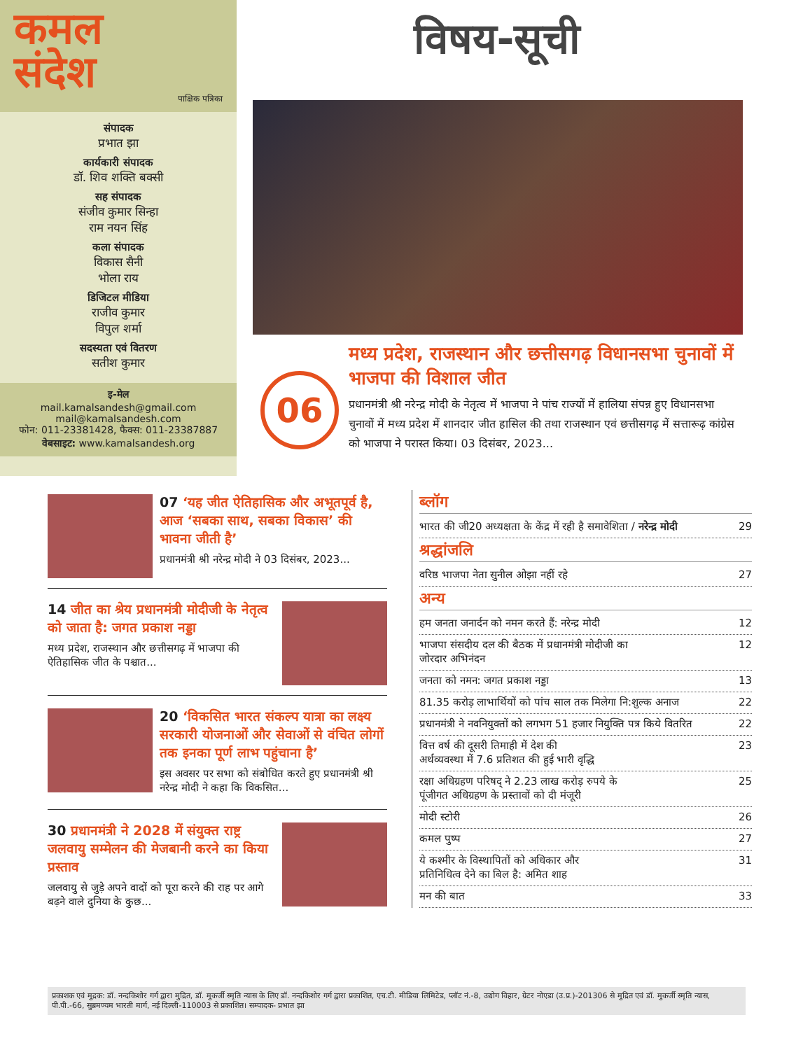कमल
संदेश
पाक्षिक पत्रिका
संपादक
प्रभात झा
कार्यकारी संपादक
डॉ. शिव शक्ति बक्सी
सह संपादक
संजीव कुमार सिन्हा
राम नयन सिंह
कला संपादक
विकास सैनी
भोला राय
डिजिटल मीडिया
राजीव कुमार
विपुल शर्मा
सदस्यता एवं वितरण
सतीश कुमार
इ-मेल
mail.kamalsandesh@gmail.com
mail@kamalsandesh.com
फोन: 011-23381428, फैक्स: 011-23387887
वेबसाइट: www.kamalsandesh.org
विषय-सूची
06
मध्य प्रदेश, राजस्थान और छत्तीसगढ़ विधानसभा चुनावों में भाजपा की विशाल जीत
प्रधानमंत्री श्री नरेन्द्र मोदी के नेतृत्व में भाजपा ने पांच राज्यों में हालिया संपन्न हुए विधानसभा चुनावों में मध्य प्रदेश में शानदार जीत हासिल की तथा राजस्थान एवं छत्तीसगढ़ में सत्तारूढ़ कांग्रेस को भाजपा ने परास्त किया। 03 दिसंबर, 2023...
07 ‘यह जीत ऐतिहासिक और अभूतपूर्व है, आज ‘सबका साथ, सबका विकास’ की भावना जीती है’
प्रधानमंत्री श्री नरेन्द्र मोदी ने 03 दिसंबर, 2023...
14 जीत का श्रेय प्रधानमंत्री मोदीजी के नेतृत्व को जाता है: जगत प्रकाश नड्डा
मध्य प्रदेश, राजस्थान और छत्तीसगढ़ में भाजपा की ऐतिहासिक जीत के पश्चात...
20 ‘विकसित भारत संकल्प यात्रा का लक्ष्य सरकारी योजनाओं और सेवाओं से वंचित लोगों तक इनका पूर्ण लाभ पहुंचाना है’
इस अवसर पर सभा को संबोधित करते हुए प्रधानमंत्री श्री नरेन्द्र मोदी ने कहा कि विकसित...
30 प्रधानमंत्री ने 2028 में संयुक्त राष्ट्र जलवायु सम्मेलन की मेजबानी करने का किया प्रस्ताव
जलवायु से जुड़े अपने वादों को पूरा करने की राह पर आगे बढ़ने वाले दुनिया के कुछ...
ब्लॉग
भारत की जी20 अध्यक्षता के केंद्र में रही है समावेशिता / नरेन्द्र मोदी 29
श्रद्धांजलि
वरिष्ठ भाजपा नेता सुनील ओझा नहीं रहे 27
अन्य
हम जनता जनार्दन को नमन करते हैं: नरेन्द्र मोदी 12
भाजपा संसदीय दल की बैठक में प्रधानमंत्री मोदीजी का
जोरदार अभिनंदन 12
जनता को नमन: जगत प्रकाश नड्डा 13
81.35 करोड़ लाभार्थियों को पांच साल तक मिलेगा नि:शुल्क अनाज 22
प्रधानमंत्री ने नवनियुक्तों को लगभग 51 हजार नियुक्ति पत्र किये वितरित 22
वित्त वर्ष की दूसरी तिमाही में देश की
अर्थव्यवस्था में 7.6 प्रतिशत की हुई भारी वृद्धि 23
रक्षा अधिग्रहण परिषद् ने 2.23 लाख करोड़ रुपये के
पूंजीगत अधिग्रहण के प्रस्तावों को दी मंजूरी 25
मोदी स्टोरी 26
कमल पुष्प 27
ये कश्मीर के विस्थापितों को अधिकार और
प्रतिनिधित्व देने का बिल है: अमित शाह 31
मन की बात 33
प्रकाशक एवं मुद्रक: डॉ. नन्दकिशोर गर्ग द्वारा मुद्रित, डॉ. मुकर्जी स्मृति न्यास के लिए डॉ. नन्दकिशोर गर्ग द्वारा प्रकाशित, एच.टी. मीडिया लिमिटेड, प्लॉट नं.-8, उद्योग विहार, ग्रेटर नोएडा (उ.प्र.)-201306 से मुद्रित एवं डॉ. मुकर्जी स्मृति न्यास, पी.पी.-66, सुब्रमण्यम भारती मार्ग, नई दिल्ली-110003 से प्रकाशित। सम्पादक- प्रभात झा